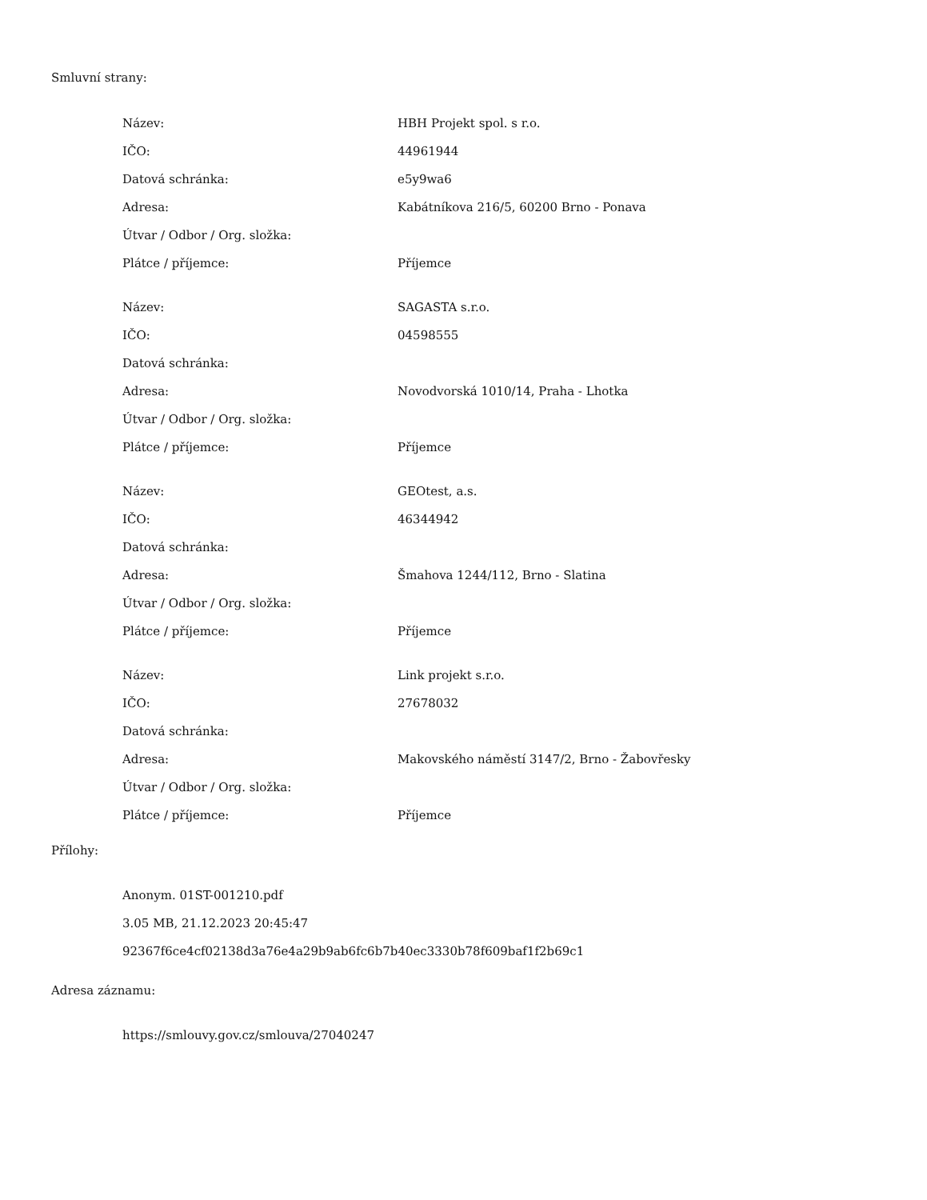Smluvní strany:
| Název: | HBH Projekt spol. s r.o. |
| IČO: | 44961944 |
| Datová schránka: | e5y9wa6 |
| Adresa: | Kabátníkova 216/5, 60200 Brno - Ponava |
| Útvar / Odbor / Org. složka: | |
| Plátce / příjemce: | Příjemce |
| Název: | SAGASTA s.r.o. |
| IČO: | 04598555 |
| Datová schránka: | |
| Adresa: | Novodvorská 1010/14, Praha - Lhotka |
| Útvar / Odbor / Org. složka: | |
| Plátce / příjemce: | Příjemce |
| Název: | GEOtest, a.s. |
| IČO: | 46344942 |
| Datová schránka: | |
| Adresa: | Šmahova 1244/112, Brno - Slatina |
| Útvar / Odbor / Org. složka: | |
| Plátce / příjemce: | Příjemce |
| Název: | Link projekt s.r.o. |
| IČO: | 27678032 |
| Datová schránka: | |
| Adresa: | Makovského náměstí 3147/2, Brno - Žabovřesky |
| Útvar / Odbor / Org. složka: | |
| Plátce / příjemce: | Příjemce |
Přílohy:
Anonym. 01ST-001210.pdf
3.05 MB, 21.12.2023 20:45:47
92367f6ce4cf02138d3a76e4a29b9ab6fc6b7b40ec3330b78f609baf1f2b69c1
Adresa záznamu:
https://smlouvy.gov.cz/smlouva/27040247